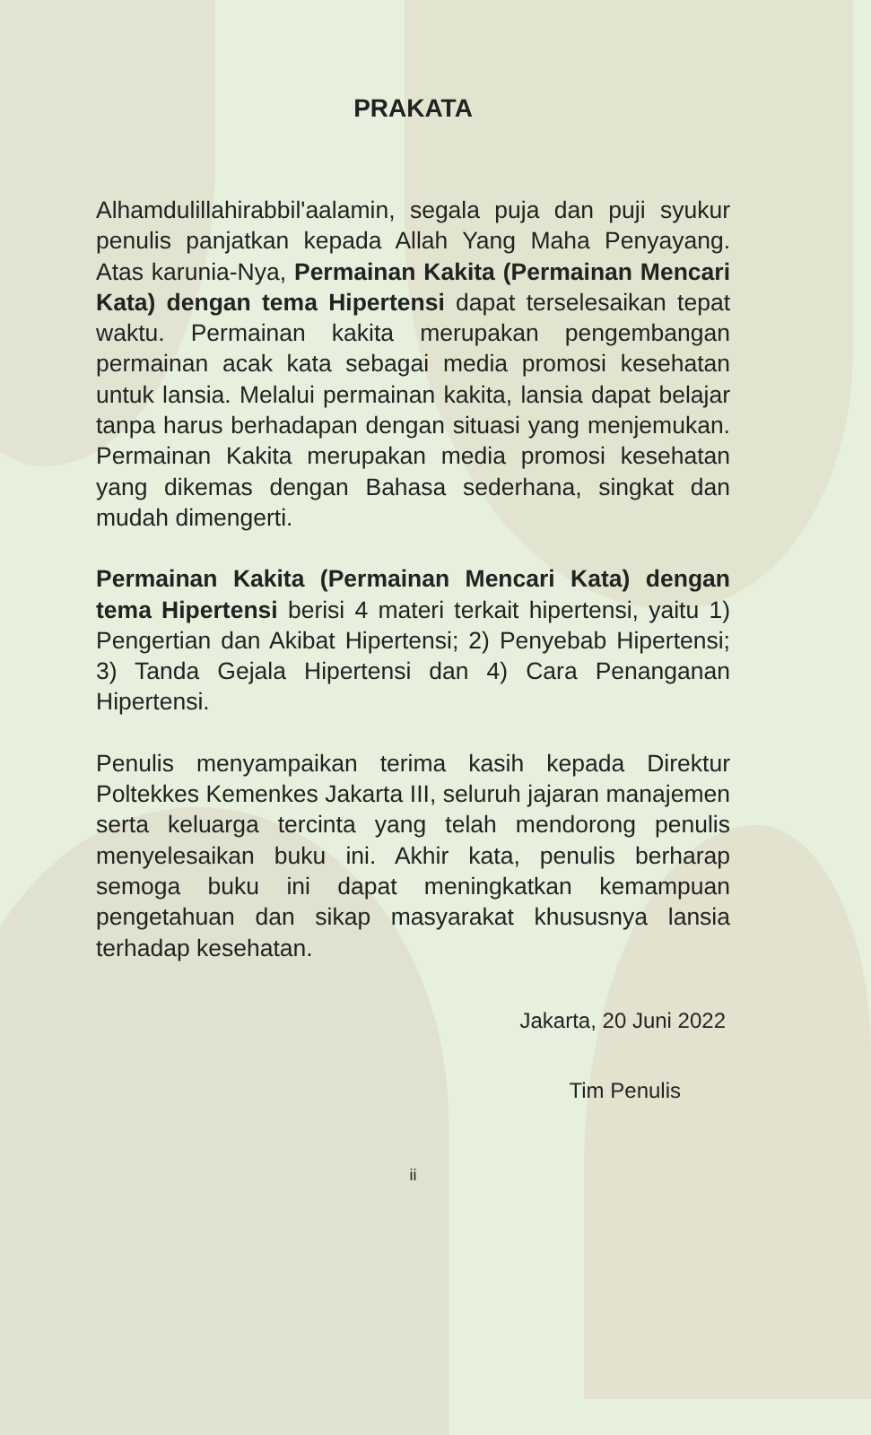PRAKATA
Alhamdulillahirabbil'aalamin, segala puja dan puji syukur penulis panjatkan kepada Allah Yang Maha Penyayang. Atas karunia-Nya, Permainan Kakita (Permainan Mencari Kata) dengan tema Hipertensi dapat terselesaikan tepat waktu. Permainan kakita merupakan pengembangan permainan acak kata sebagai media promosi kesehatan untuk lansia. Melalui permainan kakita, lansia dapat belajar tanpa harus berhadapan dengan situasi yang menjemukan. Permainan Kakita merupakan media promosi kesehatan yang dikemas dengan Bahasa sederhana, singkat dan mudah dimengerti.
Permainan Kakita (Permainan Mencari Kata) dengan tema Hipertensi berisi 4 materi terkait hipertensi, yaitu 1) Pengertian dan Akibat Hipertensi; 2) Penyebab Hipertensi; 3) Tanda Gejala Hipertensi dan 4) Cara Penanganan Hipertensi.
Penulis menyampaikan terima kasih kepada Direktur Poltekkes Kemenkes Jakarta III, seluruh jajaran manajemen serta keluarga tercinta yang telah mendorong penulis menyelesaikan buku ini. Akhir kata, penulis berharap semoga buku ini dapat meningkatkan kemampuan pengetahuan dan sikap masyarakat khususnya lansia terhadap kesehatan.
Jakarta, 20 Juni 2022
Tim Penulis
ii